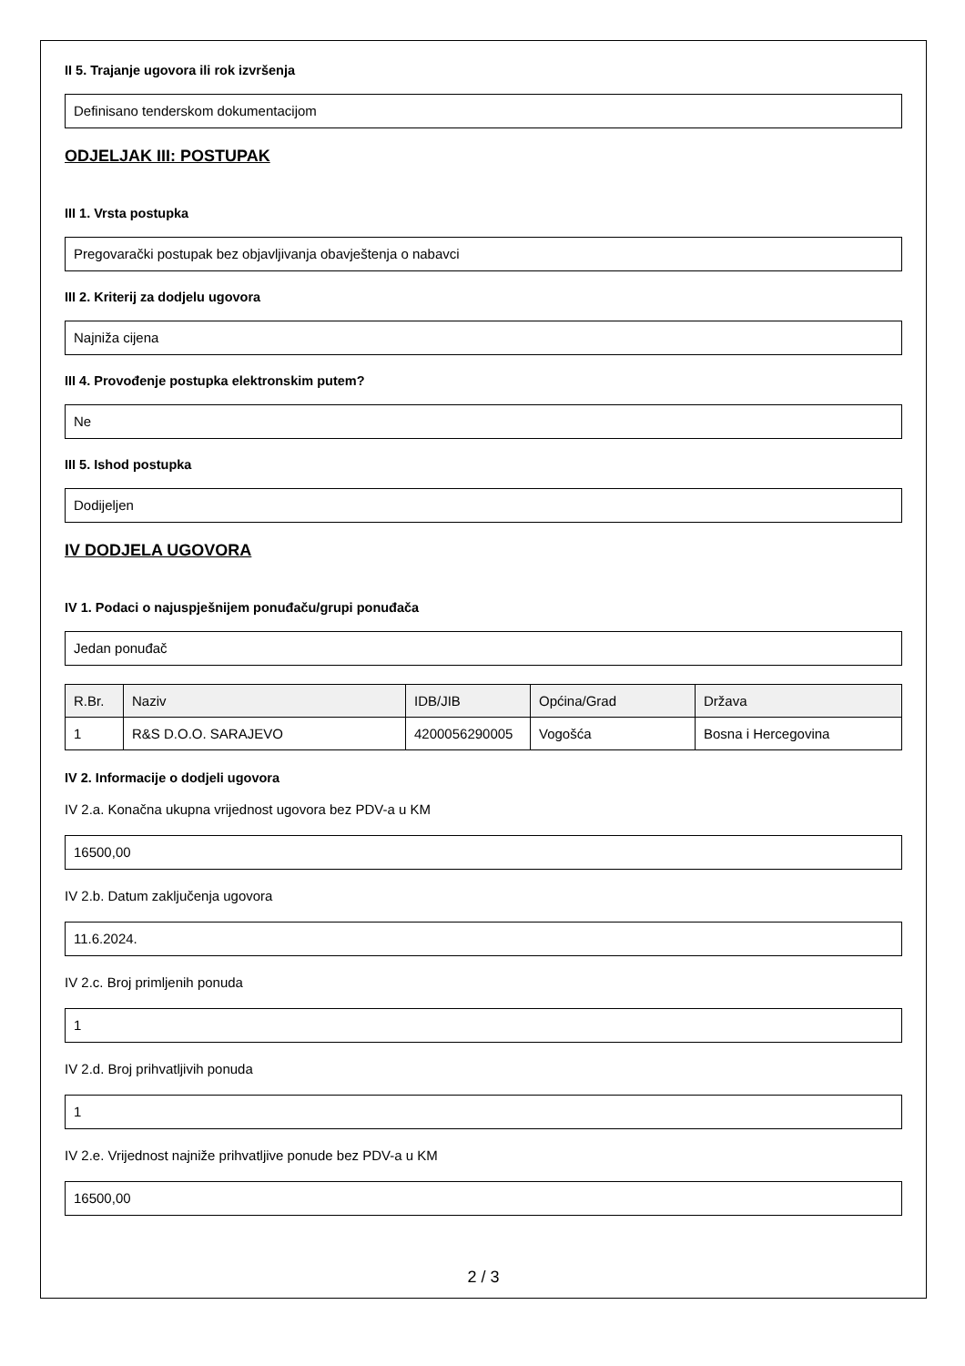II 5. Trajanje ugovora ili rok izvršenja
Definisano tenderskom dokumentacijom
ODJELJAK III: POSTUPAK
III 1. Vrsta postupka
Pregovarački postupak bez objavljivanja obavještenja o nabavci
III 2. Kriterij za dodjelu ugovora
Najniža cijena
III 4. Provođenje postupka elektronskim putem?
Ne
III 5. Ishod postupka
Dodijeljen
IV DODJELA UGOVORA
IV 1. Podaci o najuspješnijem ponuđaču/grupi ponuđača
Jedan ponuđač
| R.Br. | Naziv | IDB/JIB | Općina/Grad | Država |
| --- | --- | --- | --- | --- |
| 1 | R&S D.O.O. SARAJEVO | 4200056290005 | Vogošća | Bosna i Hercegovina |
IV 2. Informacije o dodjeli ugovora
IV 2.a. Konačna ukupna vrijednost ugovora bez PDV-a u KM
16500,00
IV 2.b. Datum zaključenja ugovora
11.6.2024.
IV 2.c. Broj primljenih ponuda
1
IV 2.d. Broj prihvatljivih ponuda
1
IV 2.e. Vrijednost najniže prihvatljive ponude bez PDV-a u KM
16500,00
2 / 3